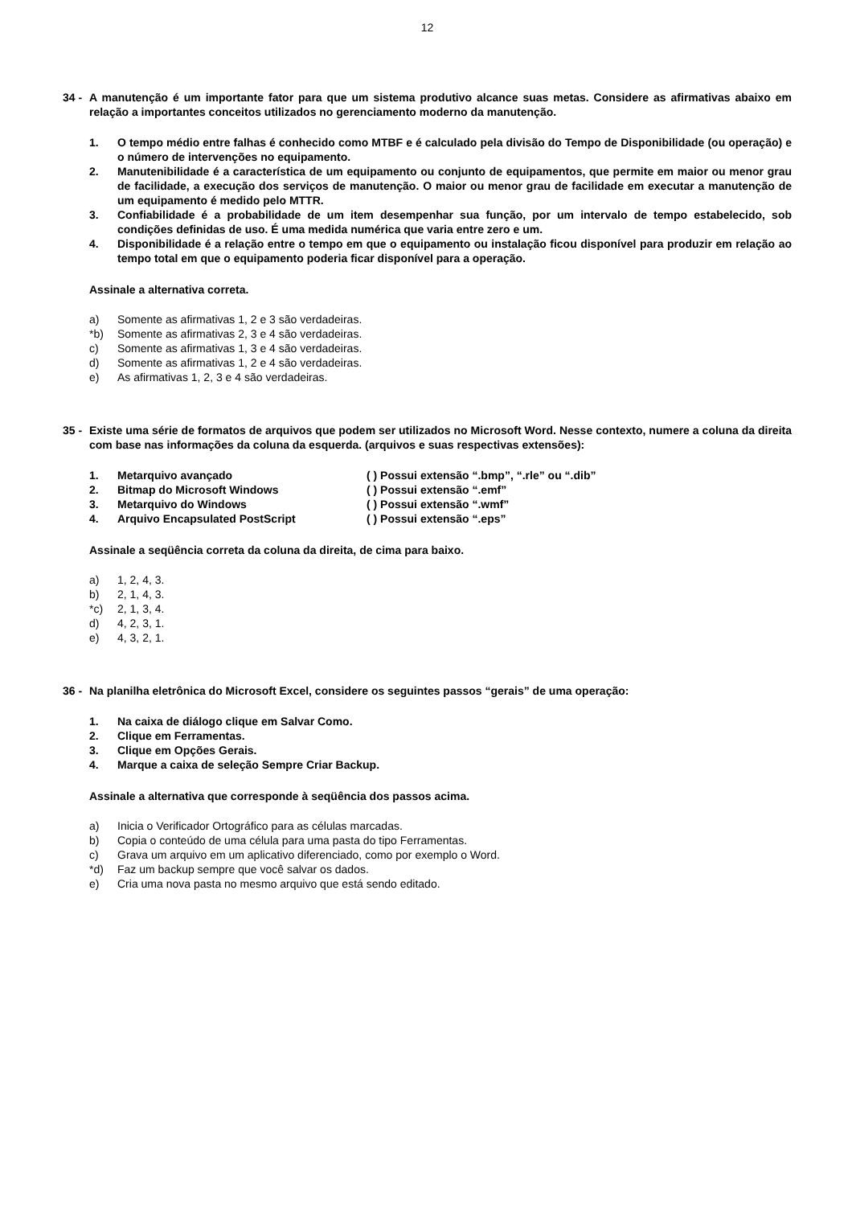12
34 - A manutenção é um importante fator para que um sistema produtivo alcance suas metas. Considere as afirmativas abaixo em relação a importantes conceitos utilizados no gerenciamento moderno da manutenção.
1. O tempo médio entre falhas é conhecido como MTBF e é calculado pela divisão do Tempo de Disponibilidade (ou operação) e o número de intervenções no equipamento.
2. Manutenibilidade é a característica de um equipamento ou conjunto de equipamentos, que permite em maior ou menor grau de facilidade, a execução dos serviços de manutenção. O maior ou menor grau de facilidade em executar a manutenção de um equipamento é medido pelo MTTR.
3. Confiabilidade é a probabilidade de um item desempenhar sua função, por um intervalo de tempo estabelecido, sob condições definidas de uso. É uma medida numérica que varia entre zero e um.
4. Disponibilidade é a relação entre o tempo em que o equipamento ou instalação ficou disponível para produzir em relação ao tempo total em que o equipamento poderia ficar disponível para a operação.
Assinale a alternativa correta.
a) Somente as afirmativas 1, 2 e 3 são verdadeiras.
*b) Somente as afirmativas 2, 3 e 4 são verdadeiras.
c) Somente as afirmativas 1, 3 e 4 são verdadeiras.
d) Somente as afirmativas 1, 2 e 4 são verdadeiras.
e) As afirmativas 1, 2, 3 e 4 são verdadeiras.
35 - Existe uma série de formatos de arquivos que podem ser utilizados no Microsoft Word. Nesse contexto, numere a coluna da direita com base nas informações da coluna da esquerda. (arquivos e suas respectivas extensões):
1. Metarquivo avançado ( ) Possui extensão “.bmp”, “.rle” ou “.dib”
2. Bitmap do Microsoft Windows ( ) Possui extensão “.emf”
3. Metarquivo do Windows ( ) Possui extensão “.wmf”
4. Arquivo Encapsulated PostScript ( ) Possui extensão “.eps”
Assinale a seqüência correta da coluna da direita, de cima para baixo.
a) 1, 2, 4, 3.
b) 2, 1, 4, 3.
*c) 2, 1, 3, 4.
d) 4, 2, 3, 1.
e) 4, 3, 2, 1.
36 - Na planilha eletrônica do Microsoft Excel, considere os seguintes passos “gerais” de uma operação:
1. Na caixa de diálogo clique em Salvar Como.
2. Clique em Ferramentas.
3. Clique em Opções Gerais.
4. Marque a caixa de seleção Sempre Criar Backup.
Assinale a alternativa que corresponde à seqüência dos passos acima.
a) Inicia o Verificador Ortográfico para as células marcadas.
b) Copia o conteúdo de uma célula para uma pasta do tipo Ferramentas.
c) Grava um arquivo em um aplicativo diferenciado, como por exemplo o Word.
*d) Faz um backup sempre que você salvar os dados.
e) Cria uma nova pasta no mesmo arquivo que está sendo editado.